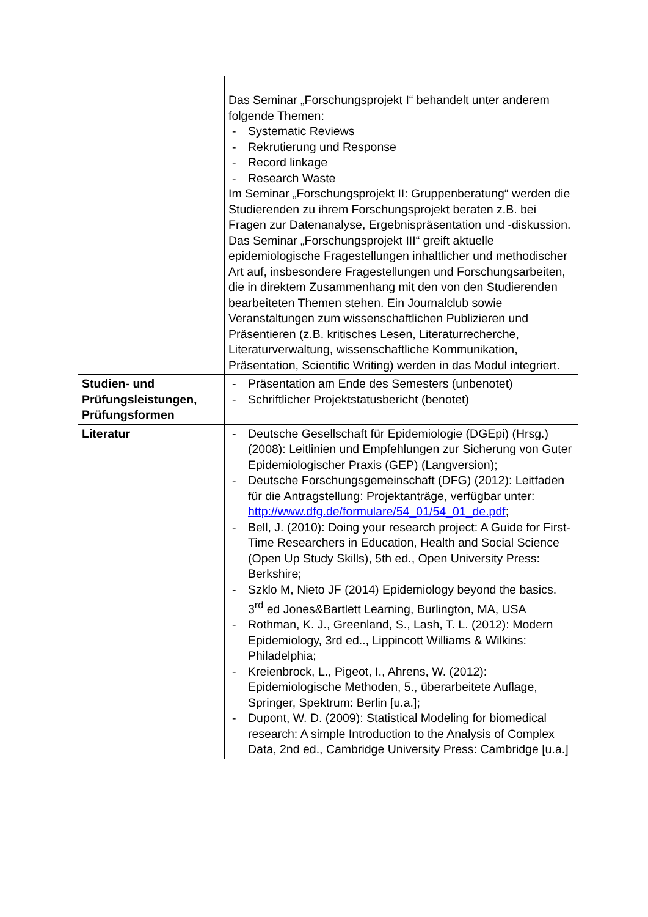| | Das Seminar „Forschungsprojekt I“ behandelt unter anderem folgende Themen: - Systematic Reviews - Rekrutierung und Response - Record linkage - Research Waste Im Seminar „Forschungsprojekt II: Gruppenberatung“ werden die Studierenden zu ihrem Forschungsprojekt beraten z.B. bei Fragen zur Datenanalyse, Ergebnispräsentation und -diskussion. Das Seminar „Forschungsprojekt III“ greift aktuelle epidemiologische Fragestellungen inhaltlicher und methodischer Art auf, insbesondere Fragestellungen und Forschungsarbeiten, die in direktem Zusammenhang mit den von den Studierenden bearbeiteten Themen stehen. Ein Journalclub sowie Veranstaltungen zum wissenschaftlichen Publizieren und Präsentieren (z.B. kritisches Lesen, Literaturrecherche, Literaturverwaltung, wissenschaftliche Kommunikation, Präsentation, Scientific Writing) werden in das Modul integriert. |
| Studien- und Prüfungsleistungen, Prüfungsformen | - Präsentation am Ende des Semesters (unbenotet) - Schriftlicher Projektstatusbericht (benotet) |
| Literatur | - Deutsche Gesellschaft für Epidemiologie (DGEpi) (Hrsg.) (2008): Leitlinien und Empfehlungen zur Sicherung von Guter Epidemiologischer Praxis (GEP) (Langversion); - Deutsche Forschungsgemeinschaft (DFG) (2012): Leitfaden für die Antragstellung: Projektanträge, verfügbar unter: http://www.dfg.de/formulare/54_01/54_01_de.pdf ; - Bell, J. (2010): Doing your research project: A Guide for First-Time Researchers in Education, Health and Social Science (Open Up Study Skills), 5th ed., Open University Press: Berkshire; - Szklo M, Nieto JF (2014) Epidemiology beyond the basics. 3<sup>rd</sup> ed Jones&Bartlett Learning, Burlington, MA, USA - Rothman, K. J., Greenland, S., Lash, T. L. (2012): Modern Epidemiology, 3rd ed.., Lippincott Williams & Wilkins: Philadelphia; - Kreienbrock, L., Pigeot, I., Ahrens, W. (2012): Epidemiologische Methoden, 5., überarbeitete Auflage, Springer, Spektrum: Berlin [u.a.]; - Dupont, W. D. (2009): Statistical Modeling for biomedical research: A simple Introduction to the Analysis of Complex Data, 2nd ed., Cambridge University Press: Cambridge [u.a.] |